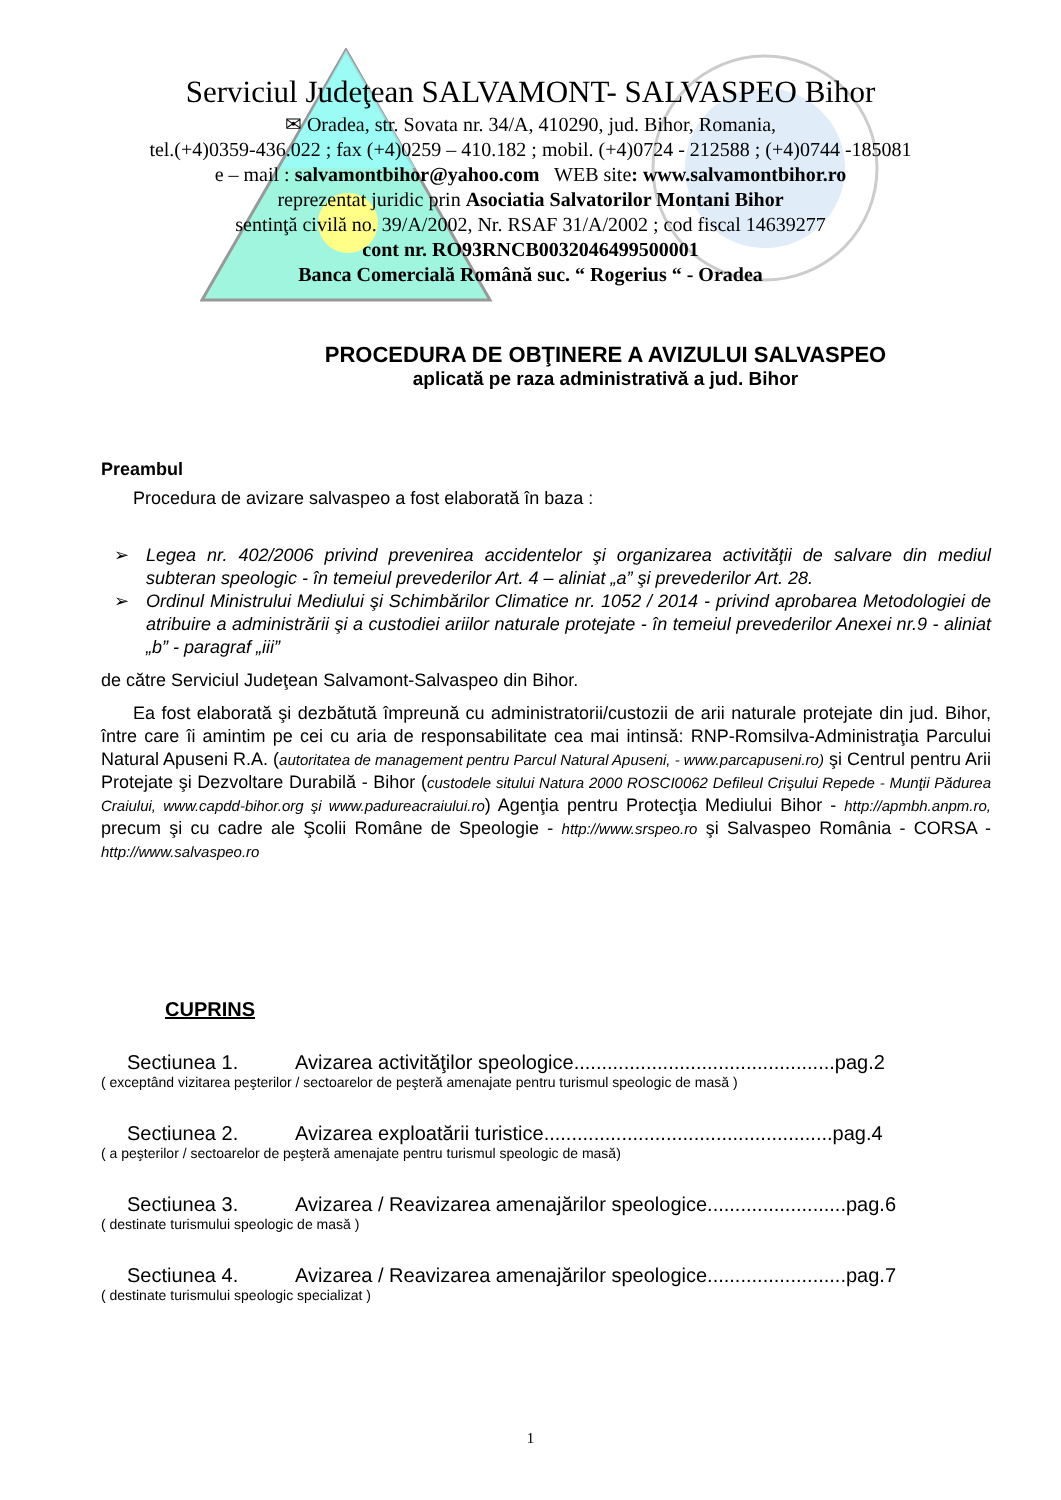Serviciul Judeţean SALVAMONT- SALVASPEO Bihor
✉ Oradea, str. Sovata nr. 34/A, 410290, jud. Bihor, Romania,
tel.(+4)0359-436.022 ; fax (+4)0259 – 410.182 ; mobil. (+4)0724 - 212588 ; (+4)0744 -185081
e – mail : salvamontbihor@yahoo.com WEB site: www.salvamontbihor.ro
reprezentat juridic prin Asociatia Salvatorilor Montani Bihor
sentinţă civilă no. 39/A/2002, Nr. RSAF 31/A/2002 ; cod fiscal 14639277
cont nr. RO93RNCB0032046499500001
Banca Comercială Română suc. “ Rogerius “ - Oradea
PROCEDURA DE OBŢINERE A AVIZULUI SALVASPEO
aplicată pe raza administrativă a jud. Bihor
Preambul
Procedura de avizare salvaspeo a fost elaborată în baza :
➢ Legea nr. 402/2006 privind prevenirea accidentelor şi organizarea activităţii de salvare din mediul subteran speologic - în temeiul prevederilor Art. 4 – aliniat „a” şi prevederilor Art. 28.
➢ Ordinul Ministrului Mediului şi Schimbărilor Climatice nr. 1052 / 2014 - privind aprobarea Metodologiei de atribuire a administrării şi a custodiei ariilor naturale protejate - în temeiul prevederilor Anexei nr.9 - aliniat „b” - paragraf „iii”
de către Serviciul Judeţean Salvamont-Salvaspeo din Bihor.
Ea fost elaborată şi dezbătută împreună cu administratorii/custozii de arii naturale protejate din jud. Bihor, între care îi amintim pe cei cu aria de responsabilitate cea mai intinsă: RNP-Romsilva-Administraţia Parcului Natural Apuseni R.A. (autoritatea de management pentru Parcul Natural Apuseni, - www.parcapuseni.ro) şi Centrul pentru Arii Protejate şi Dezvoltare Durabilă - Bihor (custodele sitului Natura 2000 ROSCI0062 Defileul Crişului Repede - Munţii Pădurea Craiului, www.capdd-bihor.org şi www.padureacraiului.ro) Agenţia pentru Protecţia Mediului Bihor - http://apmbh.anpm.ro, precum şi cu cadre ale Şcolii Române de Speologie - http://www.srspeo.ro şi Salvaspeo România - CORSA - http://www.salvaspeo.ro
CUPRINS
Sectiunea 1. Avizarea activităţilor speologice...............................................pag.2
( exceptând vizitarea peşterilor / sectoarelor de peşteră amenajate pentru turismul speologic de masă )
Sectiunea 2. Avizarea exploatării turistice....................................................pag.4
( a peşterilor / sectoarelor de peşteră amenajate pentru turismul speologic de masă)
Sectiunea 3. Avizarea / Reavizarea amenajărilor speologice.........................pag.6
( destinate turismului speologic de masă )
Sectiunea 4. Avizarea / Reavizarea amenajărilor speologice.........................pag.7
( destinate turismului speologic specializat )
1